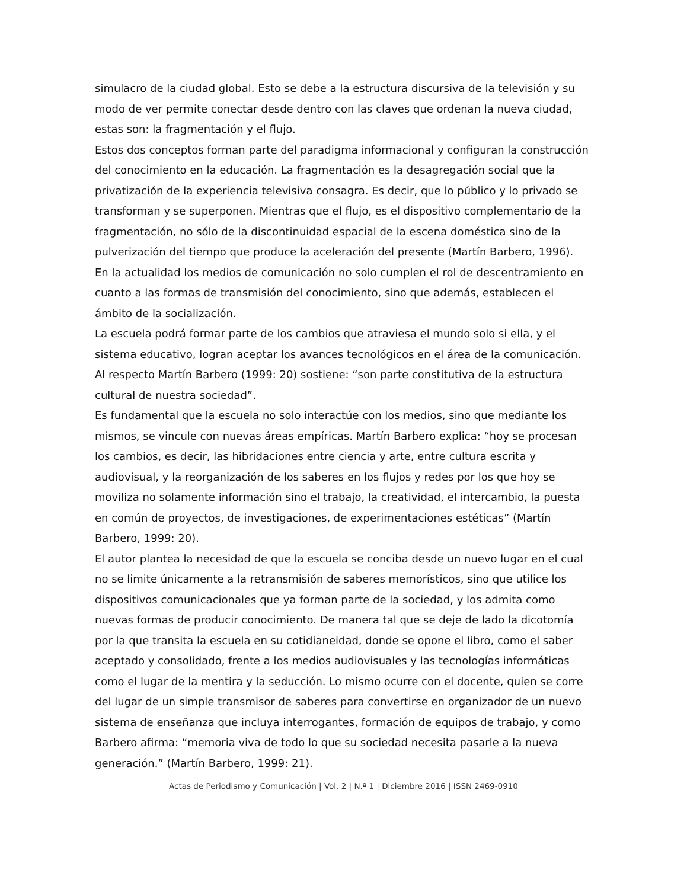simulacro de la ciudad global. Esto se debe a la estructura discursiva de la televisión y su modo de ver permite conectar desde dentro con las claves que ordenan la nueva ciudad, estas son: la fragmentación y el flujo.
Estos dos conceptos forman parte del paradigma informacional y configuran la construcción del conocimiento en la educación. La fragmentación es la desagregación social que la privatización de la experiencia televisiva consagra. Es decir, que lo público y lo privado se transforman y se superponen. Mientras que el flujo, es el dispositivo complementario de la fragmentación, no sólo de la discontinuidad espacial de la escena doméstica sino de la pulverización del tiempo que produce la aceleración del presente (Martín Barbero, 1996).
En la actualidad los medios de comunicación no solo cumplen el rol de descentramiento en cuanto a las formas de transmisión del conocimiento, sino que además, establecen el ámbito de la socialización.
La escuela podrá formar parte de los cambios que atraviesa el mundo solo si ella, y el sistema educativo, logran aceptar los avances tecnológicos en el área de la comunicación. Al respecto Martín Barbero (1999: 20) sostiene: “son parte constitutiva de la estructura cultural de nuestra sociedad”.
Es fundamental que la escuela no solo interactúe con los medios, sino que mediante los mismos, se vincule con nuevas áreas empíricas. Martín Barbero explica: “hoy se procesan los cambios, es decir, las hibridaciones entre ciencia y arte, entre cultura escrita y audiovisual, y la reorganización de los saberes en los flujos y redes por los que hoy se moviliza no solamente información sino el trabajo, la creatividad, el intercambio, la puesta en común de proyectos, de investigaciones, de experimentaciones estéticas” (Martín Barbero, 1999: 20).
El autor plantea la necesidad de que la escuela se conciba desde un nuevo lugar en el cual no se limite únicamente a la retransmisión de saberes memorísticos, sino que utilice los dispositivos comunicacionales que ya forman parte de la sociedad, y los admita como nuevas formas de producir conocimiento. De manera tal que se deje de lado la dicotomía por la que transita la escuela en su cotidianeidad, donde se opone el libro, como el saber aceptado y consolidado, frente a los medios audiovisuales y las tecnologías informáticas como el lugar de la mentira y la seducción. Lo mismo ocurre con el docente, quien se corre del lugar de un simple transmisor de saberes para convertirse en organizador de un nuevo sistema de enseñanza que incluya interrogantes, formación de equipos de trabajo, y como Barbero afirma: “memoria viva de todo lo que su sociedad necesita pasarle a la nueva generación.” (Martín Barbero, 1999: 21).
Actas de Periodismo y Comunicación | Vol. 2 | N.º 1 | Diciembre 2016 | ISSN 2469-0910